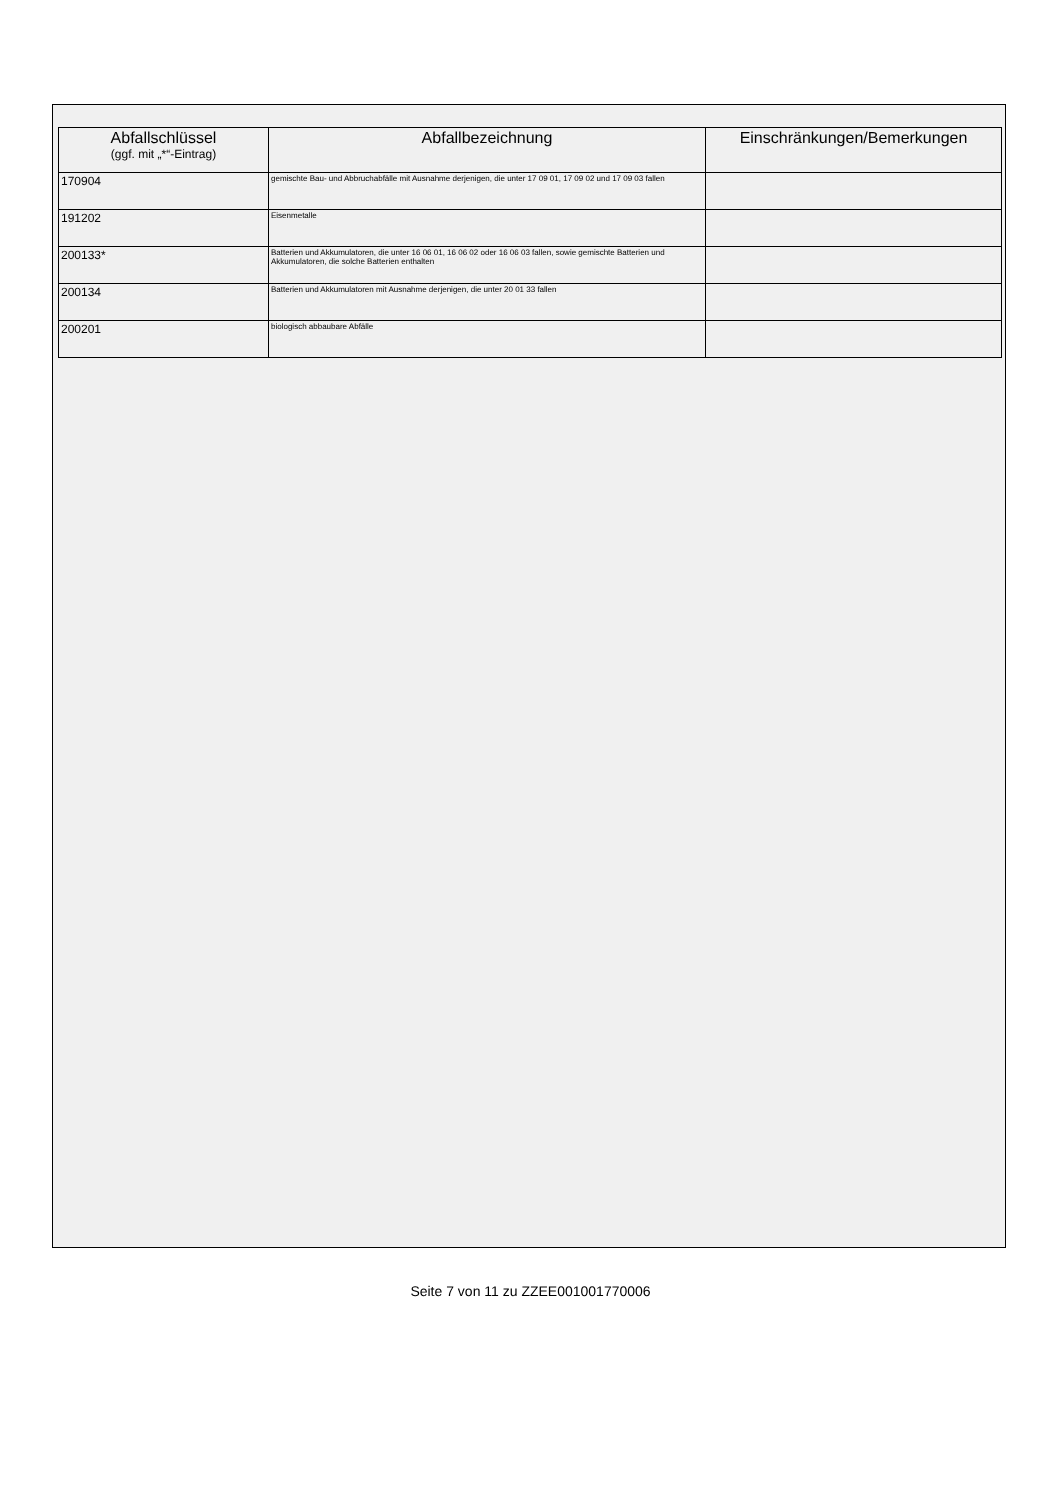| Abfallschlüssel (ggf. mit „*“-Eintrag) | Abfallbezeichnung | Einschränkungen/Bemerkungen |
| --- | --- | --- |
| 170904 | gemischte Bau- und Abbruchabfälle mit Ausnahme derjenigen, die unter 17 09 01, 17 09 02 und 17 09 03 fallen | |
| 191202 | Eisenmetalle | |
| 200133* | Batterien und Akkumulatoren, die unter 16 06 01, 16 06 02 oder 16 06 03 fallen, sowie gemischte Batterien und Akkumulatoren, die solche Batterien enthalten | |
| 200134 | Batterien und Akkumulatoren mit Ausnahme derjenigen, die unter 20 01 33 fallen | |
| 200201 | biologisch abbaubare Abfälle | |
Seite 7 von 11 zu ZZEE001001770006